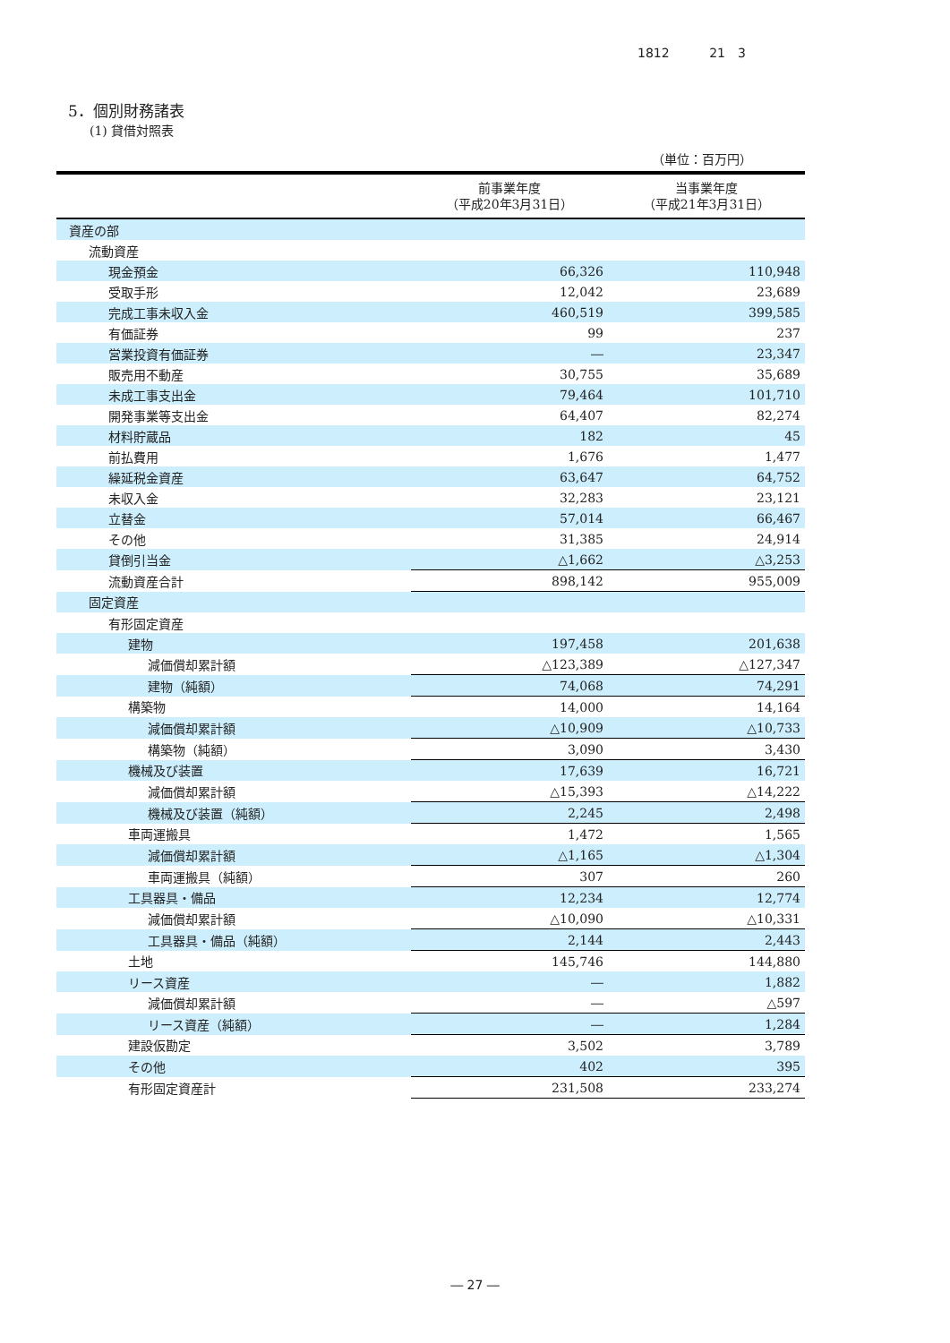1812 21　3
5．個別財務諸表
(1) 貸借対照表
（単位：百万円）
| | 前事業年度 （平成20年3月31日） | 当事業年度 （平成21年3月31日） |
| --- | --- | --- |
| 資産の部 | | |
| 流動資産 | | |
| 現金預金 | 66,326 | 110,948 |
| 受取手形 | 12,042 | 23,689 |
| 完成工事未収入金 | 460,519 | 399,585 |
| 有価証券 | 99 | 237 |
| 営業投資有価証券 | ― | 23,347 |
| 販売用不動産 | 30,755 | 35,689 |
| 未成工事支出金 | 79,464 | 101,710 |
| 開発事業等支出金 | 64,407 | 82,274 |
| 材料貯蔵品 | 182 | 45 |
| 前払費用 | 1,676 | 1,477 |
| 繰延税金資産 | 63,647 | 64,752 |
| 未収入金 | 32,283 | 23,121 |
| 立替金 | 57,014 | 66,467 |
| その他 | 31,385 | 24,914 |
| 貸倒引当金 | △1,662 | △3,253 |
| 流動資産合計 | 898,142 | 955,009 |
| 固定資産 | | |
| 有形固定資産 | | |
| 建物 | 197,458 | 201,638 |
| 減価償却累計額 | △123,389 | △127,347 |
| 建物（純額） | 74,068 | 74,291 |
| 構築物 | 14,000 | 14,164 |
| 減価償却累計額 | △10,909 | △10,733 |
| 構築物（純額） | 3,090 | 3,430 |
| 機械及び装置 | 17,639 | 16,721 |
| 減価償却累計額 | △15,393 | △14,222 |
| 機械及び装置（純額） | 2,245 | 2,498 |
| 車両運搬具 | 1,472 | 1,565 |
| 減価償却累計額 | △1,165 | △1,304 |
| 車両運搬具（純額） | 307 | 260 |
| 工具器具・備品 | 12,234 | 12,774 |
| 減価償却累計額 | △10,090 | △10,331 |
| 工具器具・備品（純額） | 2,144 | 2,443 |
| 土地 | 145,746 | 144,880 |
| リース資産 | ― | 1,882 |
| 減価償却累計額 | ― | △597 |
| リース資産（純額） | ― | 1,284 |
| 建設仮勘定 | 3,502 | 3,789 |
| その他 | 402 | 395 |
| 有形固定資産計 | 231,508 | 233,274 |
― 27 ―